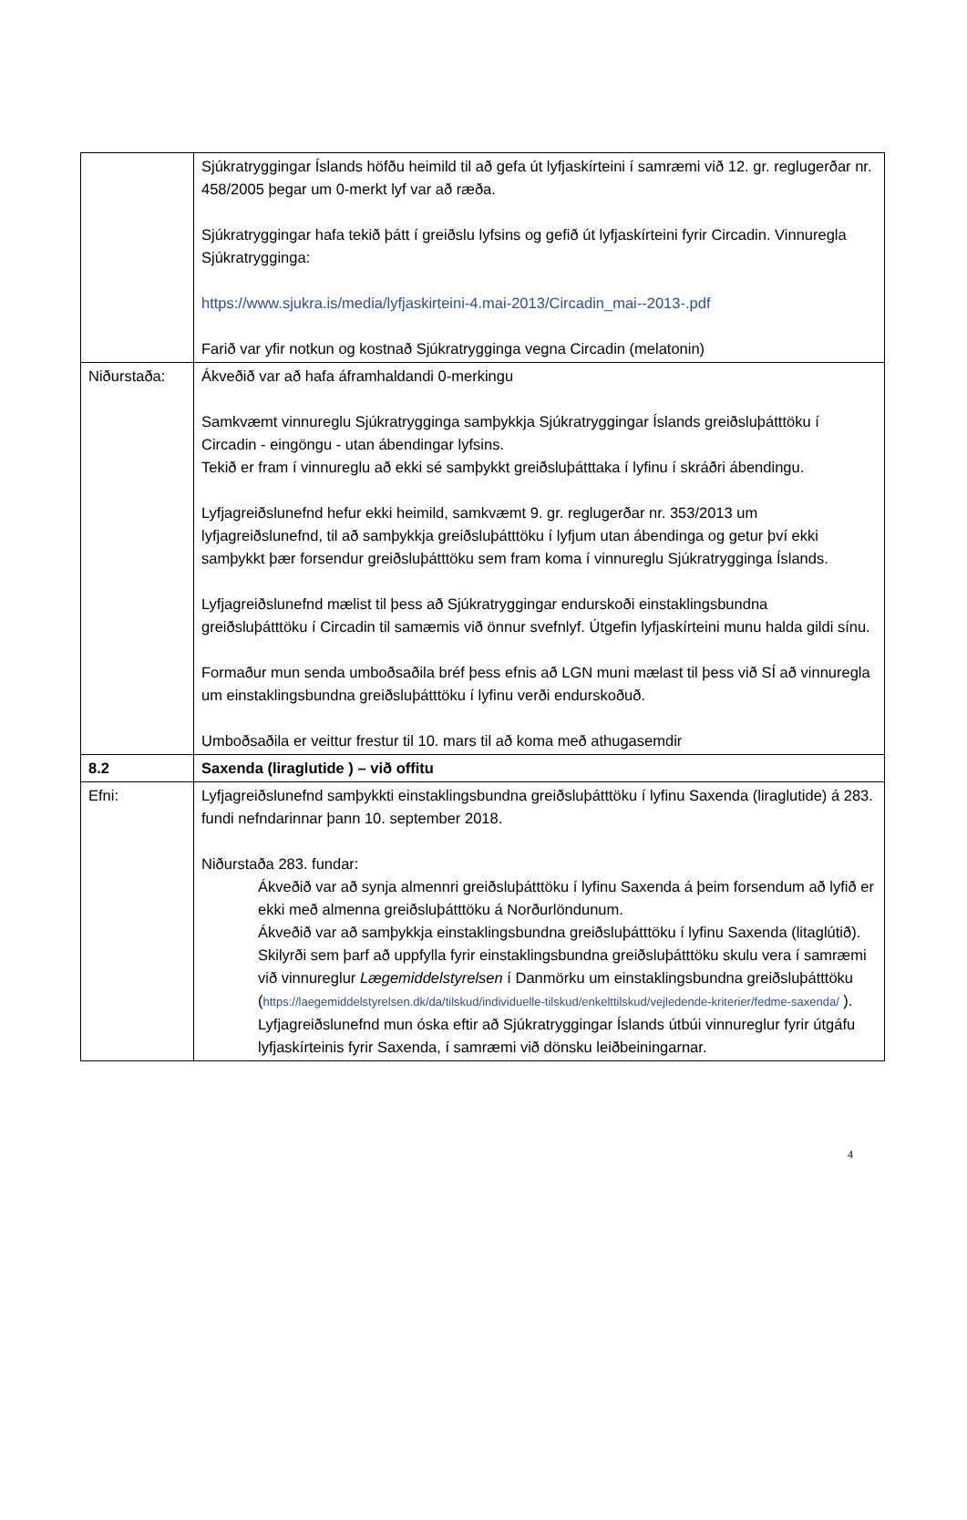| | Sjúkratryggingar Íslands höfðu heimild til að gefa út lyfjaskírteini í samræmi við 12. gr. reglugerðar nr. 458/2005 þegar um 0-merkt lyf var að ræða. Sjúkratryggingar hafa tekið þátt í greiðslu lyfsins og gefið út lyfjaskírteini fyrir Circadin. Vinnuregla Sjúkratrygginga: https://www.sjukra.is/media/lyfjaskirteini-4.mai-2013/Circadin_mai--2013-.pdf Farið var yfir notkun og kostnað Sjúkratrygginga vegna Circadin (melatonin) |
| Niðurstaða: | Ákveðið var að hafa áframhaldandi 0-merkingu Samkvæmt vinnureglu Sjúkratrygginga samþykkja Sjúkratryggingar Íslands greiðsluþátttöku í Circadin - eingöngu - utan ábendingar lyfsins. Tekið er fram í vinnureglu að ekki sé samþykkt greiðsluþátttaka í lyfinu í skráðri ábendingu. Lyfjagreiðslunefnd hefur ekki heimild, samkvæmt 9. gr. reglugerðar nr. 353/2013 um lyfjagreiðslunefnd, til að samþykkja greiðsluþátttöku í lyfjum utan ábendinga og getur því ekki samþykkt þær forsendur greiðsluþátttöku sem fram koma í vinnureglu Sjúkratrygginga Íslands. Lyfjagreiðslunefnd mælist til þess að Sjúkratryggingar endurskoði einstaklingsbundna greiðsluþátttöku í Circadin til samæmis við önnur svefnlyf. Útgefin lyfjaskírteini munu halda gildi sínu. Formaður mun senda umboðsaðila bréf þess efnis að LGN muni mælast til þess við SÍ að vinnuregla um einstaklingsbundna greiðsluþátttöku í lyfinu verði endurskoðuð. Umboðsaðila er veittur frestur til 10. mars til að koma með athugasemdir |
| 8.2 | Saxenda (liraglutide ) – við offitu |
| Efni: | Lyfjagreiðslunefnd samþykkti einstaklingsbundna greiðsluþátttöku í lyfinu Saxenda (liraglutide) á 283. fundi nefndarinnar þann 10. september 2018. Niðurstaða 283. fundar: Ákveðið var að synja almennri greiðsluþátttöku í lyfinu Saxenda á þeim forsendum að lyfið er ekki með almenna greiðsluþátttöku á Norðurlöndunum. Ákveðið var að samþykkja einstaklingsbundna greiðsluþátttöku í lyfinu Saxenda (litaglútið). Skilyrði sem þarf að uppfylla fyrir einstaklingsbundna greiðsluþátttöku skulu vera í samræmi við vinnureglur Lægemiddelstyrelsen í Danmörku um einstaklingsbundna greiðsluþátttöku ( https://laegemiddelstyrelsen.dk/da/tilskud/individuelle-tilskud/enkelttilskud/vejledende-kriterier/fedme-saxenda/ ). Lyfjagreiðslunefnd mun óska eftir að Sjúkratryggingar Íslands útbúi vinnureglur fyrir útgáfu lyfjaskírteinis fyrir Saxenda, í samræmi við dönsku leiðbeiningarnar. |
4